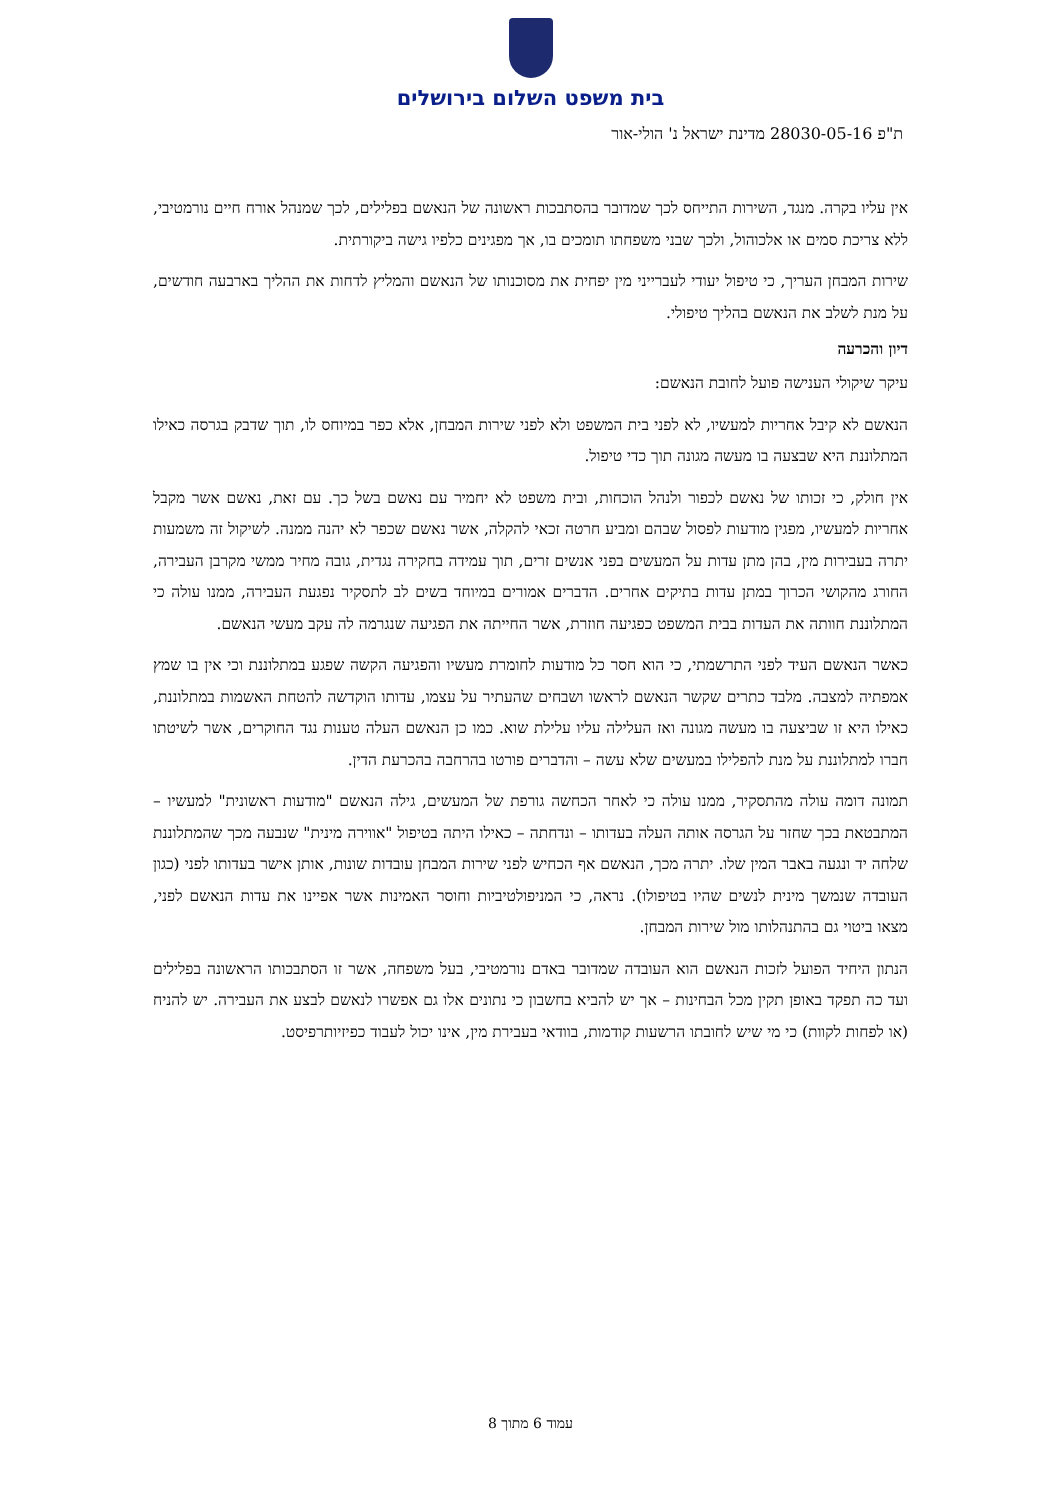בית משפט השלום בירושלים
ת"פ 28030-05-16 מדינת ישראל נ' הולי-אור
אין עליו בקרה. מנגד, השירות התייחס לכך שמדובר בהסתבכות ראשונה של הנאשם בפלילים, לכך שמנהל אורח חיים נורמטיבי, ללא צריכת סמים או אלכוהול, ולכך שבני משפחתו תומכים בו, אך מפגינים כלפיו גישה ביקורתית.
שירות המבחן העריך, כי טיפול יעודי לעברייני מין יפחית את מסוכנותו של הנאשם והמליץ לדחות את ההליך בארבעה חודשים, על מנת לשלב את הנאשם בהליך טיפולי.
דיון והכרעה
עיקר שיקולי הענישה פועל לחובת הנאשם:
הנאשם לא קיבל אחריות למעשיו, לא לפני בית המשפט ולא לפני שירות המבחן, אלא כפר במיוחס לו, תוך שדבק בגרסה כאילו המתלוננת היא שבצעה בו מעשה מגונה תוך כדי טיפול.
אין חולק, כי זכותו של נאשם לכפור ולנהל הוכחות, ובית משפט לא יחמיר עם נאשם בשל כך. עם זאת, נאשם אשר מקבל אחריות למעשיו, מפגין מודעות לפסול שבהם ומביע חרטה זכאי להקלה, אשר נאשם שכפר לא יהנה ממנה. לשיקול זה משמעות יתרה בעבירות מין, בהן מתן עדות על המעשים בפני אנשים זרים, תוך עמידה בחקירה נגדית, גובה מחיר ממשי מקרבן העבירה, החורג מהקושי הכרוך במתן עדות בתיקים אחרים. הדברים אמורים במיוחד בשים לב לתסקיר נפגעת העבירה, ממנו עולה כי המתלוננת חוותה את העדות בבית המשפט כפגיעה חוזרת, אשר החייתה את הפגיעה שנגרמה לה עקב מעשי הנאשם.
כאשר הנאשם העיד לפני התרשמתי, כי הוא חסר כל מודעות לחומרת מעשיו והפגיעה הקשה שפגע במתלוננת וכי אין בו שמץ אמפתיה למצבה. מלבד כתרים שקשר הנאשם לראשו ושבחים שהעתיר על עצמו, עדותו הוקדשה להטחת האשמות במתלוננת, כאילו היא זו שביצעה בו מעשה מגונה ואז העלילה עליו עלילת שוא. כמו כן הנאשם העלה טענות נגד החוקרים, אשר לשיטתו חברו למתלוננת על מנת להפלילו במעשים שלא עשה – והדברים פורטו בהרחבה בהכרעת הדין.
תמונה דומה עולה מהתסקיר, ממנו עולה כי לאחר הכחשה גורפת של המעשים, גילה הנאשם "מודעות ראשונית" למעשיו – המתבטאת בכך שחזר על הגרסה אותה העלה בעדותו – ונדחתה – כאילו היתה בטיפול "אווירה מינית" שנבעה מכך שהמתלוננת שלחה יד ונגעה באבר המין שלו. יתרה מכך, הנאשם אף הכחיש לפני שירות המבחן עובדות שונות, אותן אישר בעדותו לפני (כגון העובדה שנמשך מינית לנשים שהיו בטיפולו). נראה, כי המניפולטיביות וחוסר האמינות אשר אפיינו את עדות הנאשם לפני, מצאו ביטוי גם בהתנהלותו מול שירות המבחן.
הנתון היחיד הפועל לזכות הנאשם הוא העובדה שמדובר באדם נורמטיבי, בעל משפחה, אשר זו הסתבכותו הראשונה בפלילים ועד כה תפקד באופן תקין מכל הבחינות – אך יש להביא בחשבון כי נתונים אלו גם אפשרו לנאשם לבצע את העבירה. יש להניח (או לפחות לקוות) כי מי שיש לחובתו הרשעות קודמות, בוודאי בעבירת מין, אינו יכול לעבוד כפיזיותרפיסט.
עמוד 6 מתוך 8